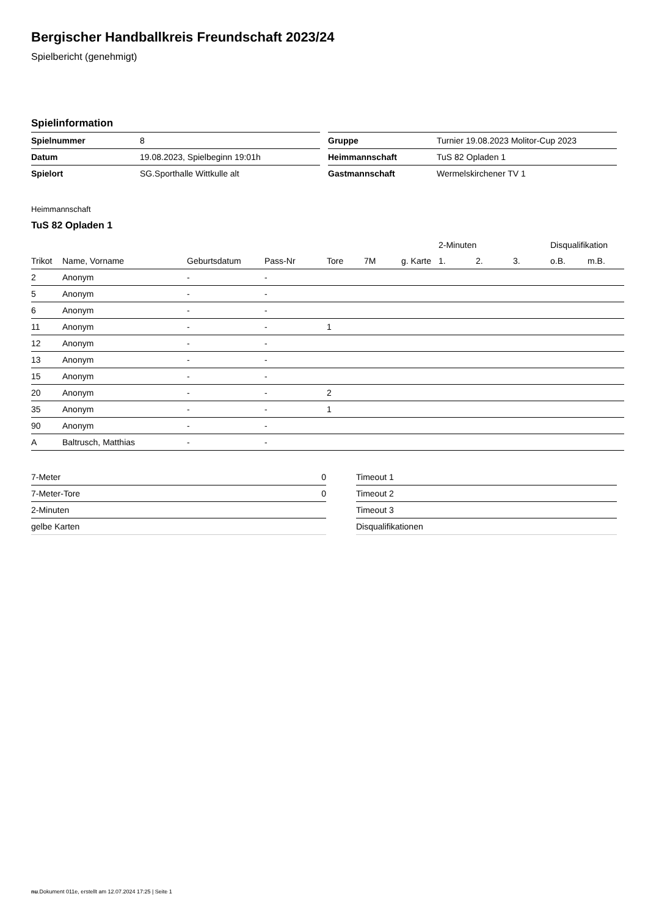Bergischer Handballkreis Freundschaft 2023/24
Spielbericht (genehmigt)
Spielinformation
| Spielnummer | 8 |
| Datum | 19.08.2023, Spielbeginn 19:01h |
| Spielort | SG.Sporthalle Wittkulle alt |
| Gruppe | Turnier 19.08.2023 Molitor-Cup 2023 |
| Heimmannschaft | TuS 82 Opladen 1 |
| Gastmannschaft | Wermelskirchener TV 1 |
Heimmannschaft
TuS 82 Opladen 1
| | | | | | | | 2-Minuten | | | Disqualifikation | |
| --- | --- | --- | --- | --- | --- | --- | --- | --- | --- | --- | --- |
| Trikot | Name, Vorname | Geburtsdatum | Pass-Nr | Tore | 7M | g. Karte | 1. | 2. | 3. | o.B. | m.B. |
| 2 | Anonym | - | - | | | | | | | | |
| 5 | Anonym | - | - | | | | | | | | |
| 6 | Anonym | - | - | | | | | | | | |
| 11 | Anonym | - | - | 1 | | | | | | | |
| 12 | Anonym | - | - | | | | | | | | |
| 13 | Anonym | - | - | | | | | | | | |
| 15 | Anonym | - | - | | | | | | | | |
| 20 | Anonym | - | - | 2 | | | | | | | |
| 35 | Anonym | - | - | 1 | | | | | | | |
| 90 | Anonym | - | - | | | | | | | | |
| A | Baltrusch, Matthias | - | - | | | | | | | | |
| 7-Meter | 0 |
| 7-Meter-Tore | 0 |
| 2-Minuten | |
| gelbe Karten | |
| Timeout 1 |
| Timeout 2 |
| Timeout 3 |
| Disqualifikationen |
nu.Dokument 011e, erstellt am 12.07.2024 17:25 | Seite 1